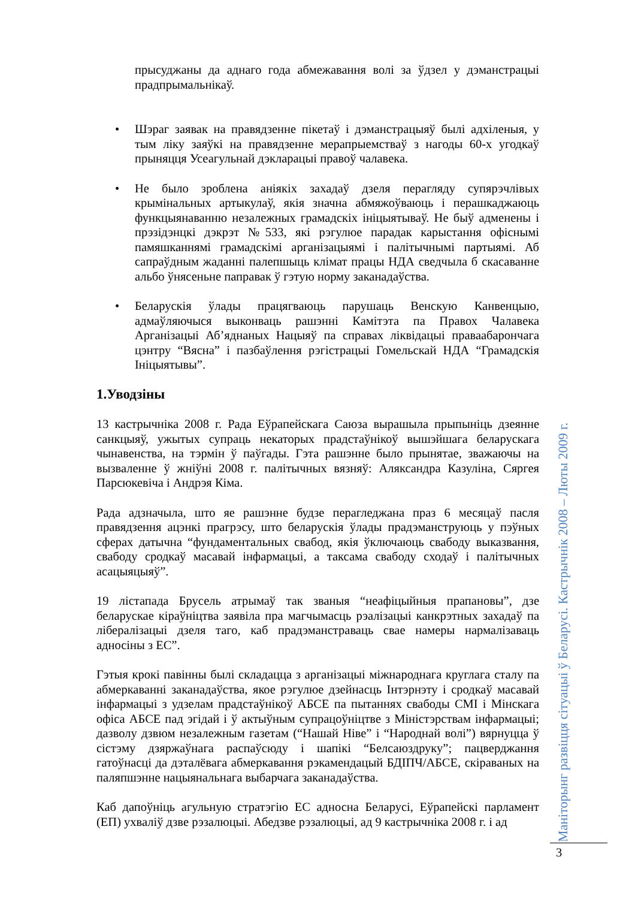прысуджаны да аднаго года абмежавання волі за ўдзел у дэманстрацыі прадпрымальнікаў.
• Шэраг заявак на правядзенне пікетаў і дэманстрацыяў былі адхіленыя, у тым ліку заяўкі на правядзенне мерапрыемстваў з нагоды 60-х угодкаў прыняцця Усеагульнай дэкларацыі правоў чалавека.
• Не было зроблена аніякіх захадаў дзеля перагляду супярэчлівых крымінальных артыкулаў, якія значна абмяжоўваюць і перашкаджаюць функцыянаванню незалежных грамадскіх ініцыятываў. Не быў адменены і прэзідэнцкі дэкрэт №533, які рэгулюе парадак карыстання офіснымі памяшканнямі грамадскімі арганізацыямі і палітычнымі партыямі. Аб сапраўдным жаданні палепшыць клімат працы НДА сведчыла б скасаванне альбо ўнясеньне паправак ў гэтую норму заканадаўства.
• Беларускія ўлады працягваюць парушаць Венскую Канвенцыю, адмаўляючыся выконваць рашэнні Камітэта па Правох Чалавека Арганізацыі Аб’яднаных Нацыяў па справах ліквідацыі праваабарончага цэнтру “Вясна” і пазбаўлення рэгістрацыі Гомельскай НДА “Грамадскія Ініцыятывы”.
1.Уводзіны
13 кастрычніка 2008 г. Рада Еўрапейскага Саюза вырашыла прыпыніць дзеянне санкцыяў, ужытых супраць некаторых прадстаўнікоў вышэйшага беларускага чынавенства, на тэрмін ў паўгады. Гэта рашэнне было прынятае, зважаючы на вызваленне ў жніўні 2008 г. палітычных вязняў: Аляксандра Казуліна, Сяргея Парсюкевіча і Андрэя Кіма.
Рада адзначыла, што яе рашэнне будзе перагледжана праз 6 месяцаў пасля правядзення ацэнкі прагрэсу, што беларускія ўлады прадэманструюць у пэўных сферах датычна “фундаментальных свабод, якія ўключаюць свабоду выказвання, свабоду сродкаў масавай інфармацыі, а таксама свабоду сходаў і палітычных асацыяцыяў”.
19 лістапада Брусель атрымаў так званыя “неафіцыйныя прапановы”, дзе беларускае кіраўніцтва заявіла пра магчымасць рэалізацыі канкрэтных захадаў па лібералізацыі дзеля таго, каб прадэманстраваць свае намеры нармалізаваць адносіны з ЕС”.
Гэтыя крокі павінны былі складацца з арганізацыі міжнароднага круглага сталу па абмеркаванні заканадаўства, якое рэгулюе дзейнасць Інтэрнэту і сродкаў масавай інфармацыі з удзелам прадстаўнікоў АБСЕ па пытаннях свабоды СМІ і Мінскага офіса АБСЕ пад эгідай і ў актыўным супрацоўніцтве з Міністэрствам інфармацыі; дазволу дзвюм незалежным газетам (“Нашай Ніве” і “Народнай волі”) вярнуцца ў сістэму дзяржаўнага распаўсюду і шапікі “Белсаюздруку”; пацверджання гатоўнасці да дэталёвага абмеркавання рэкамендацый БДІПЧ/АБСЕ, скіраваных на паляпшэнне нацыянальнага выбарчага заканадаўства.
Каб дапоўніць агульную стратэгію ЕС адносна Беларусі, Еўрапейскі парламент (ЕП) ухваліў дзве рэзалюцыі. Абедзве рэзалюцыі, ад 9 кастрычніка 2008 г. і ад
Маніторынг развіцця сітуацыі ў Беларусі. Кастрычнік 2008 – Люты 2009 г.
3